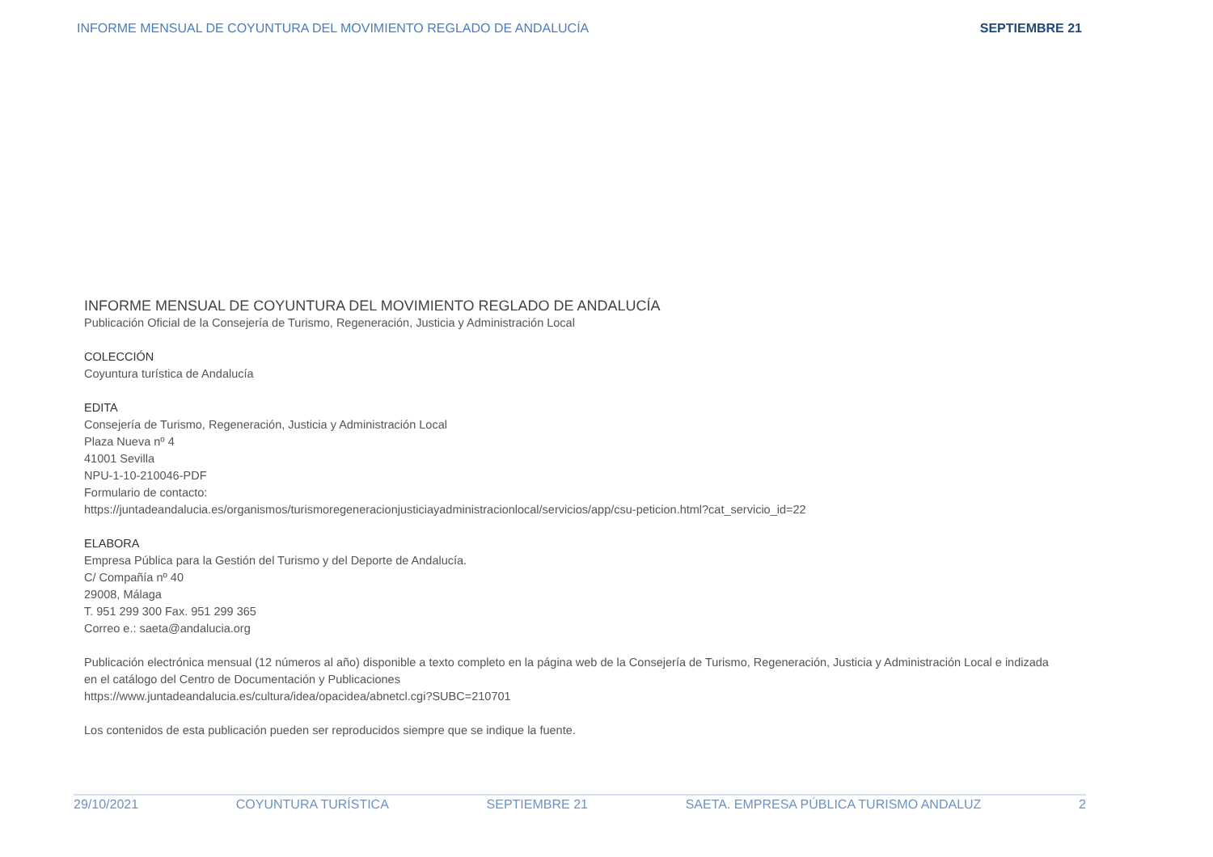INFORME MENSUAL DE COYUNTURA DEL MOVIMIENTO REGLADO DE ANDALUCÍA SEPTIEMBRE 21
INFORME MENSUAL DE COYUNTURA DEL MOVIMIENTO REGLADO DE ANDALUCÍA
Publicación Oficial de la Consejería de Turismo, Regeneración, Justicia y Administración Local
COLECCIÓN
Coyuntura turística de Andalucía
EDITA
Consejería de Turismo, Regeneración, Justicia y Administración Local
Plaza Nueva nº 4
41001 Sevilla
NPU-1-10-210046-PDF
Formulario de contacto:
https://juntadeandalucia.es/organismos/turismoregeneracionjusticiayadministracionlocal/servicios/app/csu-peticion.html?cat_servicio_id=22
ELABORA
Empresa Pública para la Gestión del Turismo y del Deporte de Andalucía.
C/ Compañía nº 40
29008, Málaga
T. 951 299 300 Fax. 951 299 365
Correo e.: saeta@andalucia.org
Publicación electrónica mensual (12 números al año) disponible a texto completo en la página web de la Consejería de Turismo, Regeneración, Justicia y Administración Local e indizada en el catálogo del Centro de Documentación y Publicaciones
https://www.juntadeandalucia.es/cultura/idea/opacidea/abnetcl.cgi?SUBC=210701
Los contenidos de esta publicación pueden ser reproducidos siempre que se indique la fuente.
29/10/2021 COYUNTURA TURÍSTICA SEPTIEMBRE 21 SAETA. EMPRESA PÚBLICA TURISMO ANDALUZ 2